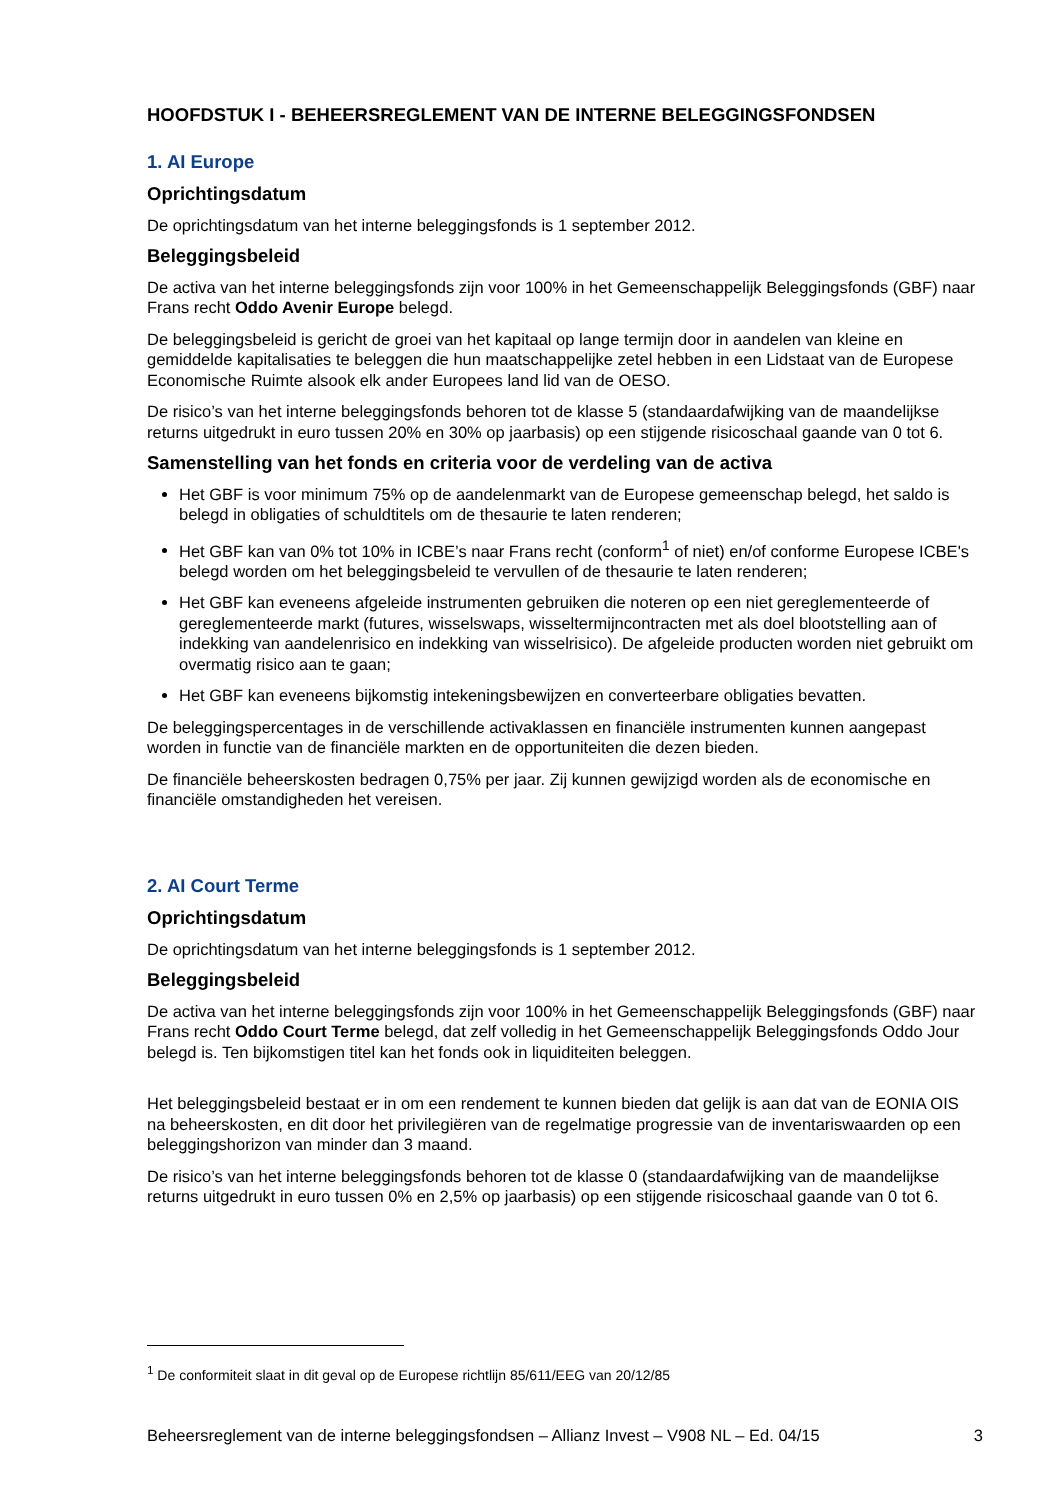HOOFDSTUK I - BEHEERSREGLEMENT VAN DE INTERNE BELEGGINGSFONDSEN
1. AI Europe
Oprichtingsdatum
De oprichtingsdatum van het interne beleggingsfonds is 1 september 2012.
Beleggingsbeleid
De activa van het interne beleggingsfonds zijn voor 100% in het Gemeenschappelijk Beleggingsfonds (GBF) naar Frans recht Oddo Avenir Europe belegd.
De beleggingsbeleid is gericht de groei van het kapitaal op lange termijn door in aandelen van kleine en gemiddelde kapitalisaties te beleggen die hun maatschappelijke zetel hebben in een Lidstaat van de Europese Economische Ruimte alsook elk ander Europees land lid van de OESO.
De risico’s van het interne beleggingsfonds behoren tot de klasse 5 (standaardafwijking van de maandelijkse returns uitgedrukt in euro tussen 20% en 30% op jaarbasis) op een stijgende risicoschaal gaande van 0 tot 6.
Samenstelling van het fonds en criteria voor de verdeling van de activa
Het GBF is voor minimum 75% op de aandelenmarkt van de Europese gemeenschap belegd, het saldo is belegd in obligaties of schuldtitels om de thesaurie te laten renderen;
Het GBF kan van 0% tot 10% in ICBE’s naar Frans recht (conform<sup>1</sup> of niet) en/of conforme Europese ICBE's belegd worden om het beleggingsbeleid te vervullen of de thesaurie te laten renderen;
Het GBF kan eveneens afgeleide instrumenten gebruiken die noteren op een niet gereglementeerde of gereglementeerde markt (futures, wisselswaps, wisseltermijncontracten met als doel blootstelling aan of indekking van aandelenrisico en indekking van wisselrisico). De afgeleide producten worden niet gebruikt om overmatig risico aan te gaan;
Het GBF kan eveneens bijkomstig intekeningsbewijzen en converteerbare obligaties bevatten.
De beleggingspercentages in de verschillende activaklassen en financiële instrumenten kunnen aangepast worden in functie van de financiële markten en de opportuniteiten die dezen bieden.
De financiële beheerskosten bedragen 0,75% per jaar. Zij kunnen gewijzigd worden als de economische en financiële omstandigheden het vereisen.
2. AI Court Terme
Oprichtingsdatum
De oprichtingsdatum van het interne beleggingsfonds is 1 september 2012.
Beleggingsbeleid
De activa van het interne beleggingsfonds zijn voor 100% in het Gemeenschappelijk Beleggingsfonds (GBF) naar Frans recht Oddo Court Terme belegd, dat zelf volledig in het Gemeenschappelijk Beleggingsfonds Oddo Jour belegd is. Ten bijkomstigen titel kan het fonds ook in liquiditeiten beleggen.
Het beleggingsbeleid bestaat er in om een rendement te kunnen bieden dat gelijk is aan dat van de EONIA OIS na beheerskosten, en dit door het privilegiëren van de regelmatige progressie van de inventariswaarden op een beleggingshorizon van minder dan 3 maand.
De risico’s van het interne beleggingsfonds behoren tot de klasse 0 (standaardafwijking van de maandelijkse returns uitgedrukt in euro tussen 0% en 2,5% op jaarbasis) op een stijgende risicoschaal gaande van 0 tot 6.
<sup>1</sup> De conformiteit slaat in dit geval op de Europese richtlijn 85/611/EEG van 20/12/85
Beheersreglement van de interne beleggingsfondsen – Allianz Invest – V908 NL – Ed. 04/15 3